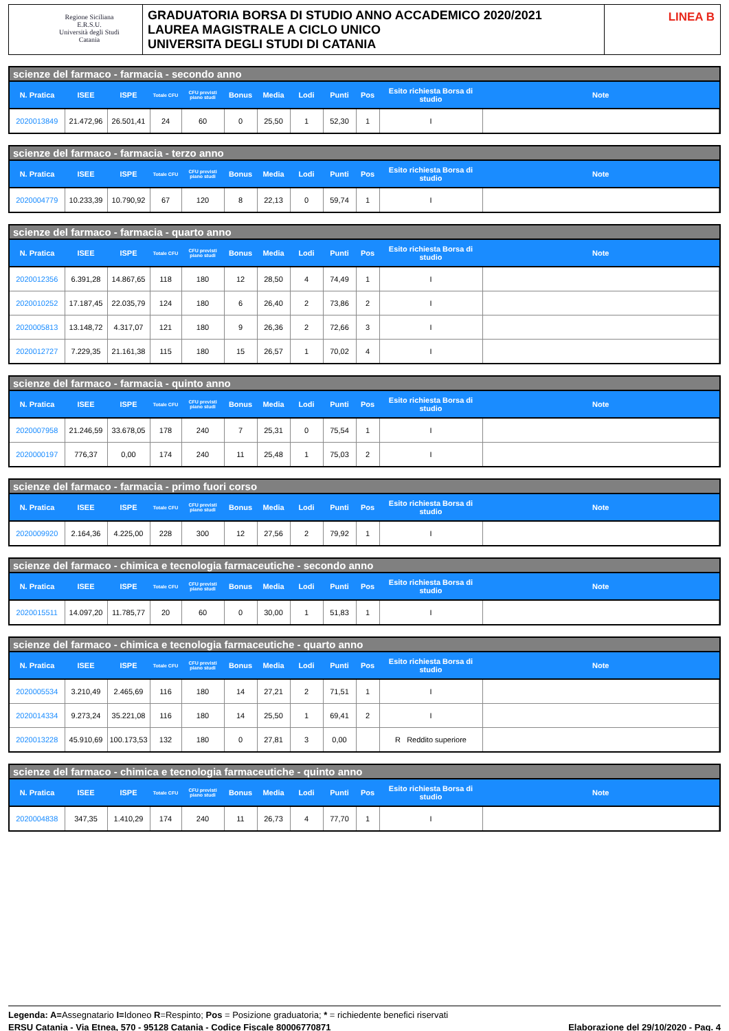Regione Siciliana
E.R.S.U.
Università degli Studi
Catania
GRADUATORIA BORSA DI STUDIO ANNO ACCADEMICO 2020/2021
LAUREA MAGISTRALE A CICLO UNICO
UNIVERSITA DEGLI STUDI DI CATANIA
LINEA B
scienze del farmaco - farmacia - secondo anno
| N. Pratica | ISEE | ISPE | Totale CFU | CFU previsti piano studi | Bonus | Media | Lodi | Punti | Pos | Esito richiesta Borsa di studio | Note |
| --- | --- | --- | --- | --- | --- | --- | --- | --- | --- | --- | --- |
| 2020013849 | 21.472,96 | 26.501,41 | 24 | 60 | 0 | 25,50 | 1 | 52,30 | 1 | I | |
scienze del farmaco - farmacia - terzo anno
| N. Pratica | ISEE | ISPE | Totale CFU | CFU previsti piano studi | Bonus | Media | Lodi | Punti | Pos | Esito richiesta Borsa di studio | Note |
| --- | --- | --- | --- | --- | --- | --- | --- | --- | --- | --- | --- |
| 2020004779 | 10.233,39 | 10.790,92 | 67 | 120 | 8 | 22,13 | 0 | 59,74 | 1 | I | |
scienze del farmaco - farmacia - quarto anno
| N. Pratica | ISEE | ISPE | Totale CFU | CFU previsti piano studi | Bonus | Media | Lodi | Punti | Pos | Esito richiesta Borsa di studio | Note |
| --- | --- | --- | --- | --- | --- | --- | --- | --- | --- | --- | --- |
| 2020012356 | 6.391,28 | 14.867,65 | 118 | 180 | 12 | 28,50 | 4 | 74,49 | 1 | I | |
| 2020010252 | 17.187,45 | 22.035,79 | 124 | 180 | 6 | 26,40 | 2 | 73,86 | 2 | I | |
| 2020005813 | 13.148,72 | 4.317,07 | 121 | 180 | 9 | 26,36 | 2 | 72,66 | 3 | I | |
| 2020012727 | 7.229,35 | 21.161,38 | 115 | 180 | 15 | 26,57 | 1 | 70,02 | 4 | I | |
scienze del farmaco - farmacia - quinto anno
| N. Pratica | ISEE | ISPE | Totale CFU | CFU previsti piano studi | Bonus | Media | Lodi | Punti | Pos | Esito richiesta Borsa di studio | Note |
| --- | --- | --- | --- | --- | --- | --- | --- | --- | --- | --- | --- |
| 2020007958 | 21.246,59 | 33.678,05 | 178 | 240 | 7 | 25,31 | 0 | 75,54 | 1 | I | |
| 2020000197 | 776,37 | 0,00 | 174 | 240 | 11 | 25,48 | 1 | 75,03 | 2 | I | |
scienze del farmaco - farmacia - primo fuori corso
| N. Pratica | ISEE | ISPE | Totale CFU | CFU previsti piano studi | Bonus | Media | Lodi | Punti | Pos | Esito richiesta Borsa di studio | Note |
| --- | --- | --- | --- | --- | --- | --- | --- | --- | --- | --- | --- |
| 2020009920 | 2.164,36 | 4.225,00 | 228 | 300 | 12 | 27,56 | 2 | 79,92 | 1 | I | |
scienze del farmaco - chimica e tecnologia farmaceutiche - secondo anno
| N. Pratica | ISEE | ISPE | Totale CFU | CFU previsti piano studi | Bonus | Media | Lodi | Punti | Pos | Esito richiesta Borsa di studio | Note |
| --- | --- | --- | --- | --- | --- | --- | --- | --- | --- | --- | --- |
| 2020015511 | 14.097,20 | 11.785,77 | 20 | 60 | 0 | 30,00 | 1 | 51,83 | 1 | I | |
scienze del farmaco - chimica e tecnologia farmaceutiche - quarto anno
| N. Pratica | ISEE | ISPE | Totale CFU | CFU previsti piano studi | Bonus | Media | Lodi | Punti | Pos | Esito richiesta Borsa di studio | Note |
| --- | --- | --- | --- | --- | --- | --- | --- | --- | --- | --- | --- |
| 2020005534 | 3.210,49 | 2.465,69 | 116 | 180 | 14 | 27,21 | 2 | 71,51 | 1 | I | |
| 2020014334 | 9.273,24 | 35.221,08 | 116 | 180 | 14 | 25,50 | 1 | 69,41 | 2 | I | |
| 2020013228 | 45.910,69 | 100.173,53 | 132 | 180 | 0 | 27,81 | 3 | 0,00 | | R Reddito superiore | |
scienze del farmaco - chimica e tecnologia farmaceutiche - quinto anno
| N. Pratica | ISEE | ISPE | Totale CFU | CFU previsti piano studi | Bonus | Media | Lodi | Punti | Pos | Esito richiesta Borsa di studio | Note |
| --- | --- | --- | --- | --- | --- | --- | --- | --- | --- | --- | --- |
| 2020004838 | 347,35 | 1.410,29 | 174 | 240 | 11 | 26,73 | 4 | 77,70 | 1 | I | |
Legenda: A=Assegnatario I=Idoneo R=Respinto; Pos = Posizione graduatoria; * = richiedente benefici riservati
ERSU Catania - Via Etnea, 570 - 95128 Catania - Codice Fiscale 80006770871 Elaborazione del 29/10/2020 - Pag. 4